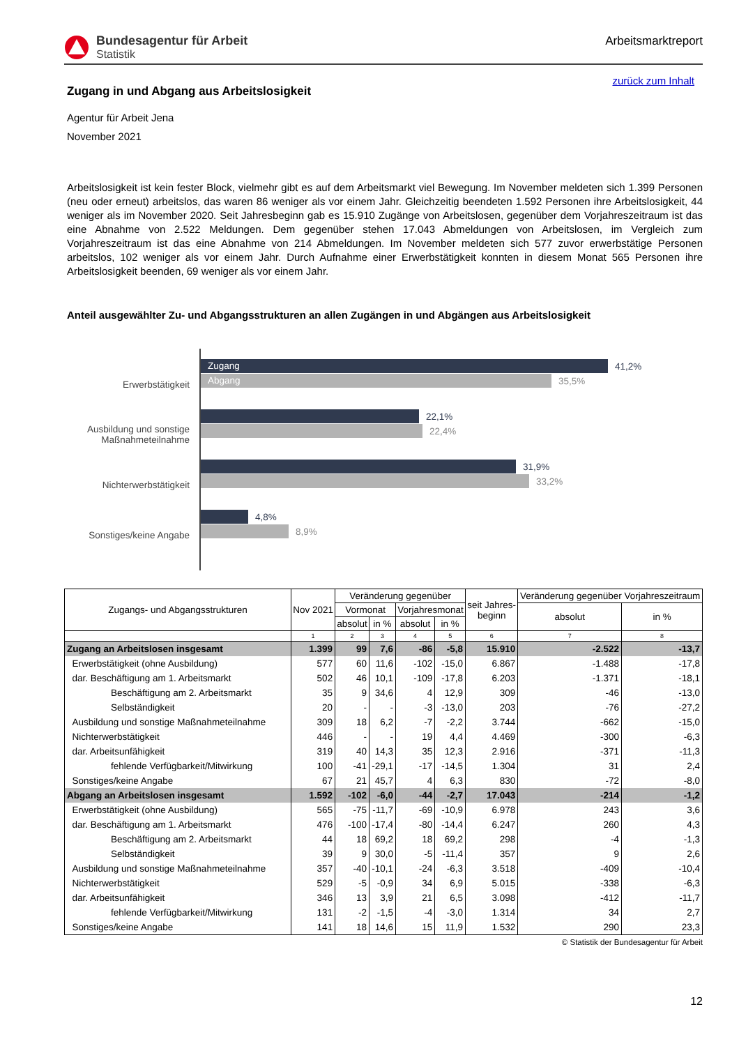Bundesagentur für Arbeit
Statistik
Arbeitsmarktreport
zurück zum Inhalt
Zugang in und Abgang aus Arbeitslosigkeit
Agentur für Arbeit Jena
November 2021
Arbeitslosigkeit ist kein fester Block, vielmehr gibt es auf dem Arbeitsmarkt viel Bewegung. Im November meldeten sich 1.399 Personen (neu oder erneut) arbeitslos, das waren 86 weniger als vor einem Jahr. Gleichzeitig beendeten 1.592 Personen ihre Arbeitslosigkeit, 44 weniger als im November 2020. Seit Jahresbeginn gab es 15.910 Zugänge von Arbeitslosen, gegenüber dem Vorjahreszeitraum ist das eine Abnahme von 2.522 Meldungen. Dem gegenüber stehen 17.043 Abmeldungen von Arbeitslosen, im Vergleich zum Vorjahreszeitraum ist das eine Abnahme von 214 Abmeldungen. Im November meldeten sich 577 zuvor erwerbstätige Personen arbeitslos, 102 weniger als vor einem Jahr. Durch Aufnahme einer Erwerbstätigkeit konnten in diesem Monat 565 Personen ihre Arbeitslosigkeit beenden, 69 weniger als vor einem Jahr.
Anteil ausgewählter Zu- und Abgangsstrukturen an allen Zugängen in und Abgängen aus Arbeitslosigkeit
Erwerbstätigkeit
Ausbildung und sonstige
Maßnahmeteilnahme
Nichterwerbstätigkeit
Sonstiges/keine Angabe
Zugang 41,2%
Abgang 35,5%
22,1%
22,4%
31,9%
33,2%
4,8%
8,9%
| Zugangs- und Abgangsstrukturen | Nov 2021 | Veränderung gegenüber | | | | seit Jahres- beginn | Veränderung gegenüber Vorjahreszeitraum | |
| --- | --- | --- | --- | --- | --- | --- | --- | --- |
| | | Vormonat | | Vorjahresmonat | | | absolut | in % |
| | | absolut | in % | absolut | in % | | | |
| | 1 | 2 | 3 | 4 | 5 | 6 | 7 | 8 |
| Zugang an Arbeitslosen insgesamt | 1.399 | 99 | 7,6 | -86 | -5,8 | 15.910 | -2.522 | -13,7 |
| Erwerbstätigkeit (ohne Ausbildung) | 577 | 60 | 11,6 | -102 | -15,0 | 6.867 | -1.488 | -17,8 |
| dar. Beschäftigung am 1. Arbeitsmarkt | 502 | 46 | 10,1 | -109 | -17,8 | 6.203 | -1.371 | -18,1 |
| Beschäftigung am 2. Arbeitsmarkt | 35 | 9 | 34,6 | 4 | 12,9 | 309 | -46 | -13,0 |
| Selbständigkeit | 20 | - | - | -3 | -13,0 | 203 | -76 | -27,2 |
| Ausbildung und sonstige Maßnahmeteilnahme | 309 | 18 | 6,2 | -7 | -2,2 | 3.744 | -662 | -15,0 |
| Nichterwerbstätigkeit | 446 | - | - | 19 | 4,4 | 4.469 | -300 | -6,3 |
| dar. Arbeitsunfähigkeit | 319 | 40 | 14,3 | 35 | 12,3 | 2.916 | -371 | -11,3 |
| fehlende Verfügbarkeit/Mitwirkung | 100 | -41 | -29,1 | -17 | -14,5 | 1.304 | 31 | 2,4 |
| Sonstiges/keine Angabe | 67 | 21 | 45,7 | 4 | 6,3 | 830 | -72 | -8,0 |
| Abgang an Arbeitslosen insgesamt | 1.592 | -102 | -6,0 | -44 | -2,7 | 17.043 | -214 | -1,2 |
| Erwerbstätigkeit (ohne Ausbildung) | 565 | -75 | -11,7 | -69 | -10,9 | 6.978 | 243 | 3,6 |
| dar. Beschäftigung am 1. Arbeitsmarkt | 476 | -100 | -17,4 | -80 | -14,4 | 6.247 | 260 | 4,3 |
| Beschäftigung am 2. Arbeitsmarkt | 44 | 18 | 69,2 | 18 | 69,2 | 298 | -4 | -1,3 |
| Selbständigkeit | 39 | 9 | 30,0 | -5 | -11,4 | 357 | 9 | 2,6 |
| Ausbildung und sonstige Maßnahmeteilnahme | 357 | -40 | -10,1 | -24 | -6,3 | 3.518 | -409 | -10,4 |
| Nichterwerbstätigkeit | 529 | -5 | -0,9 | 34 | 6,9 | 5.015 | -338 | -6,3 |
| dar. Arbeitsunfähigkeit | 346 | 13 | 3,9 | 21 | 6,5 | 3.098 | -412 | -11,7 |
| fehlende Verfügbarkeit/Mitwirkung | 131 | -2 | -1,5 | -4 | -3,0 | 1.314 | 34 | 2,7 |
| Sonstiges/keine Angabe | 141 | 18 | 14,6 | 15 | 11,9 | 1.532 | 290 | 23,3 |
© Statistik der Bundesagentur für Arbeit
12